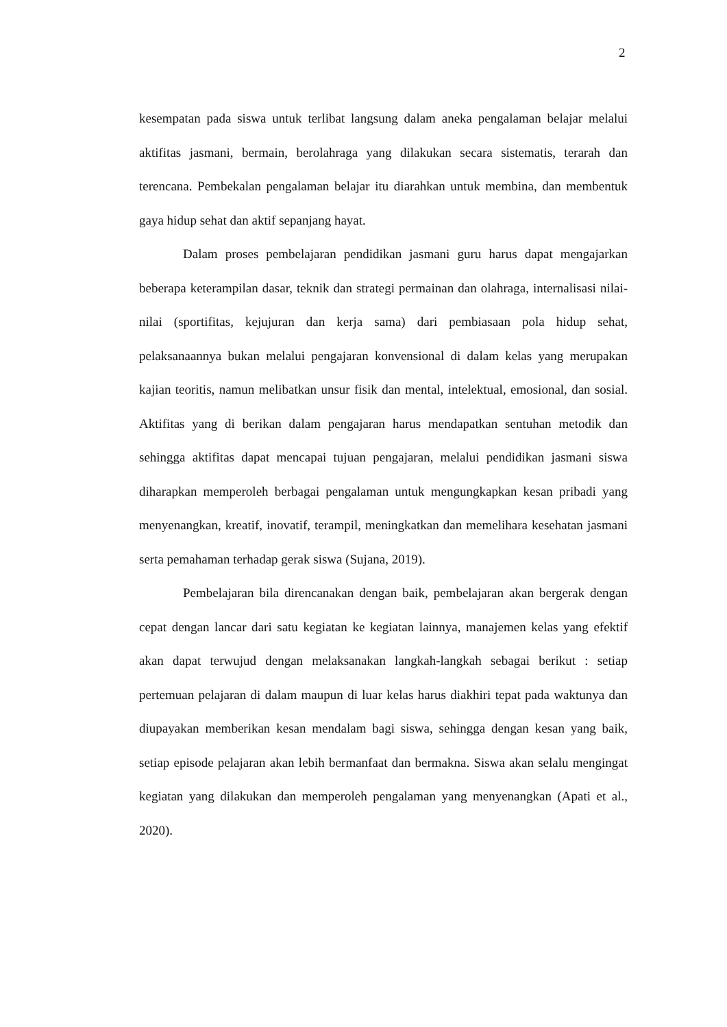2
kesempatan pada siswa untuk terlibat langsung dalam aneka pengalaman belajar melalui aktifitas jasmani, bermain, berolahraga yang dilakukan secara sistematis, terarah dan terencana. Pembekalan pengalaman belajar itu diarahkan untuk membina, dan membentuk gaya hidup sehat dan aktif sepanjang hayat.
Dalam proses pembelajaran pendidikan jasmani guru harus dapat mengajarkan beberapa keterampilan dasar, teknik dan strategi permainan dan olahraga, internalisasi nilai-nilai (sportifitas, kejujuran dan kerja sama) dari pembiasaan pola hidup sehat, pelaksanaannya bukan melalui pengajaran konvensional di dalam kelas yang merupakan kajian teoritis, namun melibatkan unsur fisik dan mental, intelektual, emosional, dan sosial. Aktifitas yang di berikan dalam pengajaran harus mendapatkan sentuhan metodik dan sehingga aktifitas dapat mencapai tujuan pengajaran, melalui pendidikan jasmani siswa diharapkan memperoleh berbagai pengalaman untuk mengungkapkan kesan pribadi yang menyenangkan, kreatif, inovatif, terampil, meningkatkan dan memelihara kesehatan jasmani serta pemahaman terhadap gerak siswa (Sujana, 2019).
Pembelajaran bila direncanakan dengan baik, pembelajaran akan bergerak dengan cepat dengan lancar dari satu kegiatan ke kegiatan lainnya, manajemen kelas yang efektif akan dapat terwujud dengan melaksanakan langkah-langkah sebagai berikut : setiap pertemuan pelajaran di dalam maupun di luar kelas harus diakhiri tepat pada waktunya dan diupayakan memberikan kesan mendalam bagi siswa, sehingga dengan kesan yang baik, setiap episode pelajaran akan lebih bermanfaat dan bermakna. Siswa akan selalu mengingat kegiatan yang dilakukan dan memperoleh pengalaman yang menyenangkan (Apati et al., 2020).